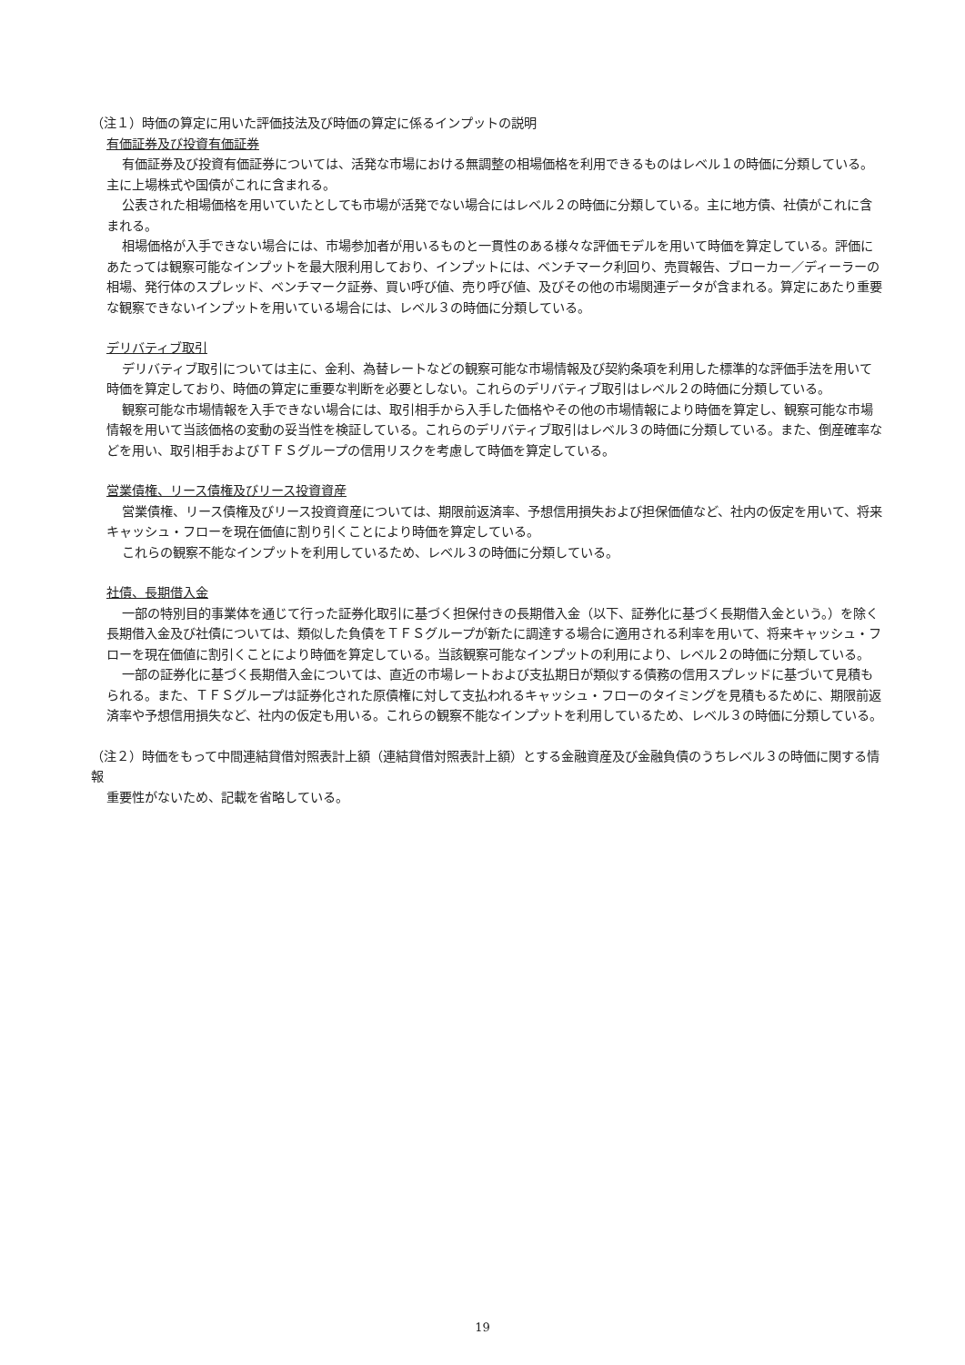（注１）時価の算定に用いた評価技法及び時価の算定に係るインプットの説明
有価証券及び投資有価証券
有価証券及び投資有価証券については、活発な市場における無調整の相場価格を利用できるものはレベル１の時価に分類している。主に上場株式や国債がこれに含まれる。
公表された相場価格を用いていたとしても市場が活発でない場合にはレベル２の時価に分類している。主に地方債、社債がこれに含まれる。
相場価格が入手できない場合には、市場参加者が用いるものと一貫性のある様々な評価モデルを用いて時価を算定している。評価にあたっては観察可能なインプットを最大限利用しており、インプットには、ベンチマーク利回り、売買報告、ブローカー／ディーラーの相場、発行体のスプレッド、ベンチマーク証券、買い呼び値、売り呼び値、及びその他の市場関連データが含まれる。算定にあたり重要な観察できないインプットを用いている場合には、レベル３の時価に分類している。
デリバティブ取引
デリバティブ取引については主に、金利、為替レートなどの観察可能な市場情報及び契約条項を利用した標準的な評価手法を用いて時価を算定しており、時価の算定に重要な判断を必要としない。これらのデリバティブ取引はレベル２の時価に分類している。
観察可能な市場情報を入手できない場合には、取引相手から入手した価格やその他の市場情報により時価を算定し、観察可能な市場情報を用いて当該価格の変動の妥当性を検証している。これらのデリバティブ取引はレベル３の時価に分類している。また、倒産確率などを用い、取引相手およびＴＦＳグループの信用リスクを考慮して時価を算定している。
営業債権、リース債権及びリース投資資産
営業債権、リース債権及びリース投資資産については、期限前返済率、予想信用損失および担保価値など、社内の仮定を用いて、将来キャッシュ・フローを現在価値に割り引くことにより時価を算定している。
これらの観察不能なインプットを利用しているため、レベル３の時価に分類している。
社債、長期借入金
一部の特別目的事業体を通じて行った証券化取引に基づく担保付きの長期借入金（以下、証券化に基づく長期借入金という。）を除く長期借入金及び社債については、類似した負債をＴＦＳグループが新たに調達する場合に適用される利率を用いて、将来キャッシュ・フローを現在価値に割引くことにより時価を算定している。当該観察可能なインプットの利用により、レベル２の時価に分類している。
一部の証券化に基づく長期借入金については、直近の市場レートおよび支払期日が類似する債務の信用スプレッドに基づいて見積もられる。また、ＴＦＳグループは証券化された原債権に対して支払われるキャッシュ・フローのタイミングを見積もるために、期限前返済率や予想信用損失など、社内の仮定も用いる。これらの観察不能なインプットを利用しているため、レベル３の時価に分類している。
（注２）時価をもって中間連結貸借対照表計上額（連結貸借対照表計上額）とする金融資産及び金融負債のうちレベル３の時価に関する情報
重要性がないため、記載を省略している。
19